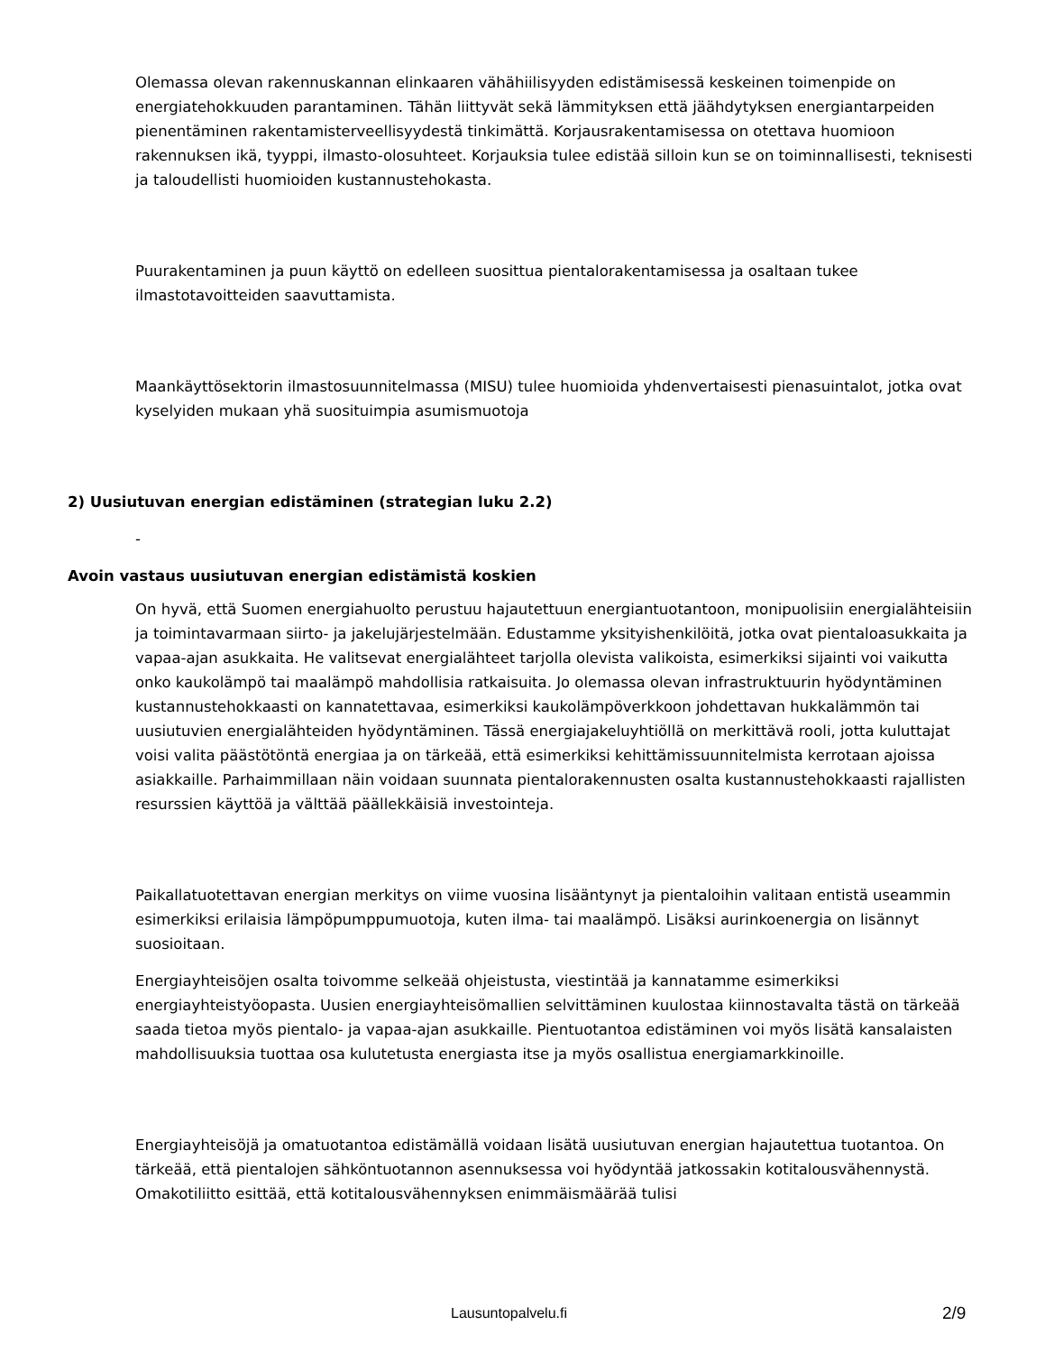Olemassa olevan rakennuskannan elinkaaren vähähiilisyyden edistämisessä keskeinen toimenpide on energiatehokkuuden parantaminen. Tähän liittyvät sekä lämmityksen että jäähdytyksen energiantarpeiden pienentäminen rakentamisterveellisyydestä tinkimättä. Korjausrakentamisessa on otettava huomioon rakennuksen ikä, tyyppi, ilmasto-olosuhteet. Korjauksia tulee edistää silloin kun se on toiminnallisesti, teknisesti ja taloudellisti huomioiden kustannustehokasta.
Puurakentaminen ja puun käyttö on edelleen suosittua pientalorakentamisessa ja osaltaan tukee ilmastotavoitteiden saavuttamista.
Maankäyttösektorin ilmastosuunnitelmassa (MISU) tulee huomioida yhdenvertaisesti pienasuintalot, jotka ovat kyselyiden mukaan yhä suosituimpia asumismuotoja
2) Uusiutuvan energian edistäminen (strategian luku 2.2)
-
Avoin vastaus uusiutuvan energian edistämistä koskien
On hyvä, että Suomen energiahuolto perustuu hajautettuun energiantuotantoon, monipuolisiin energialähteisiin ja toimintavarmaan siirto- ja jakelujärjestelmään. Edustamme yksityishenkilöitä, jotka ovat pientaloasukkaita ja vapaa-ajan asukkaita. He valitsevat energialähteet tarjolla olevista valikoista, esimerkiksi sijainti voi vaikutta onko kaukolämpö tai maalämpö mahdollisia ratkaisuita. Jo olemassa olevan infrastruktuurin hyödyntäminen kustannustehokkaasti on kannatettavaa, esimerkiksi kaukolämpöverkkoon johdettavan hukkalämmön tai uusiutuvien energialähteiden hyödyntäminen. Tässä energiajakeluyhtiöllä on merkittävä rooli, jotta kuluttajat voisi valita päästötöntä energiaa ja on tärkeää, että esimerkiksi kehittämissuunnitelmista kerrotaan ajoissa asiakkaille. Parhaimmillaan näin voidaan suunnata pientalorakennusten osalta kustannustehokkaasti rajallisten resurssien käyttöä ja välttää päällekkäisiä investointeja.
Paikallatuotettavan energian merkitys on viime vuosina lisääntynyt ja pientaloihin valitaan entistä useammin esimerkiksi erilaisia lämpöpumppumuotoja, kuten ilma- tai maalämpö. Lisäksi aurinkoenergia on lisännyt suosioitaan.
Energiayhteisöjen osalta toivomme selkeää ohjeistusta, viestintää ja kannatamme esimerkiksi energiayhteistyöopasta. Uusien energiayhteisömallien selvittäminen kuulostaa kiinnostavalta tästä on tärkeää saada tietoa myös pientalo- ja vapaa-ajan asukkaille. Pientuotantoa edistäminen voi myös lisätä kansalaisten mahdollisuuksia tuottaa osa kulutetusta energiasta itse ja myös osallistua energiamarkkinoille.
Energiayhteisöjä ja omatuotantoa edistämällä voidaan lisätä uusiutuvan energian hajautettua tuotantoa. On tärkeää, että pientalojen sähköntuotannon asennuksessa voi hyödyntää jatkossakin kotitalousvähennystä. Omakotiliitto esittää, että kotitalousvähennyksen enimmäismäärää tulisi
Lausuntopalvelu.fi 2/9